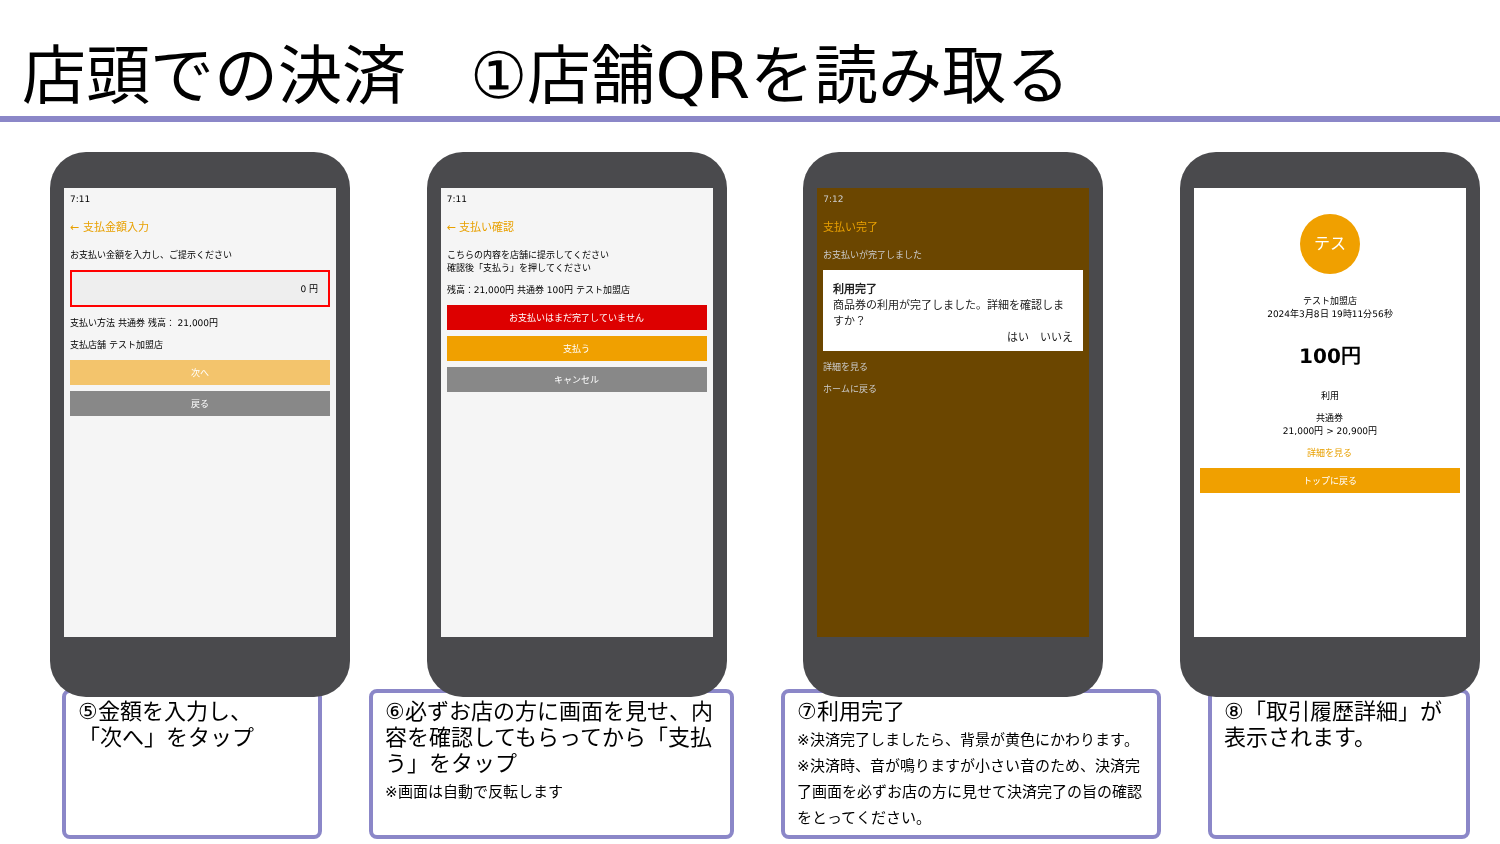店頭での決済　①店舗QRを読み取る
7:11
← 支払金額入力
お支払い金額を入力し、ご提示ください
0 円
支払い方法 共通券 残高： 21,000円
支払店舗 テスト加盟店
次へ
戻る
7:11
← 支払い確認
こちらの内容を店舗に提示してください
確認後「支払う」を押してください
残高：21,000円 共通券 100円 テスト加盟店
お支払いはまだ完了していません
支払う
キャンセル
7:12
支払い完了
お支払いが完了しました
利用完了
商品券の利用が完了しました。詳細を確認しますか？
はい　いいえ
詳細を見る
ホームに戻る
テス
テスト加盟店
2024年3月8日 19時11分56秒
100円
利用
共通券
21,000円 > 20,900円
詳細を見る
トップに戻る
⑤金額を入力し、
「次へ」をタップ
⑥必ずお店の方に画面を見せ、内容を確認してもらってから「支払う」をタップ
※画面は自動で反転します
⑦利用完了
※決済完了しましたら、背景が黄色にかわります。
※決済時、音が鳴りますが小さい音のため、決済完了画面を必ずお店の方に見せて決済完了の旨の確認をとってください。
⑧「取引履歴詳細」が表示されます。